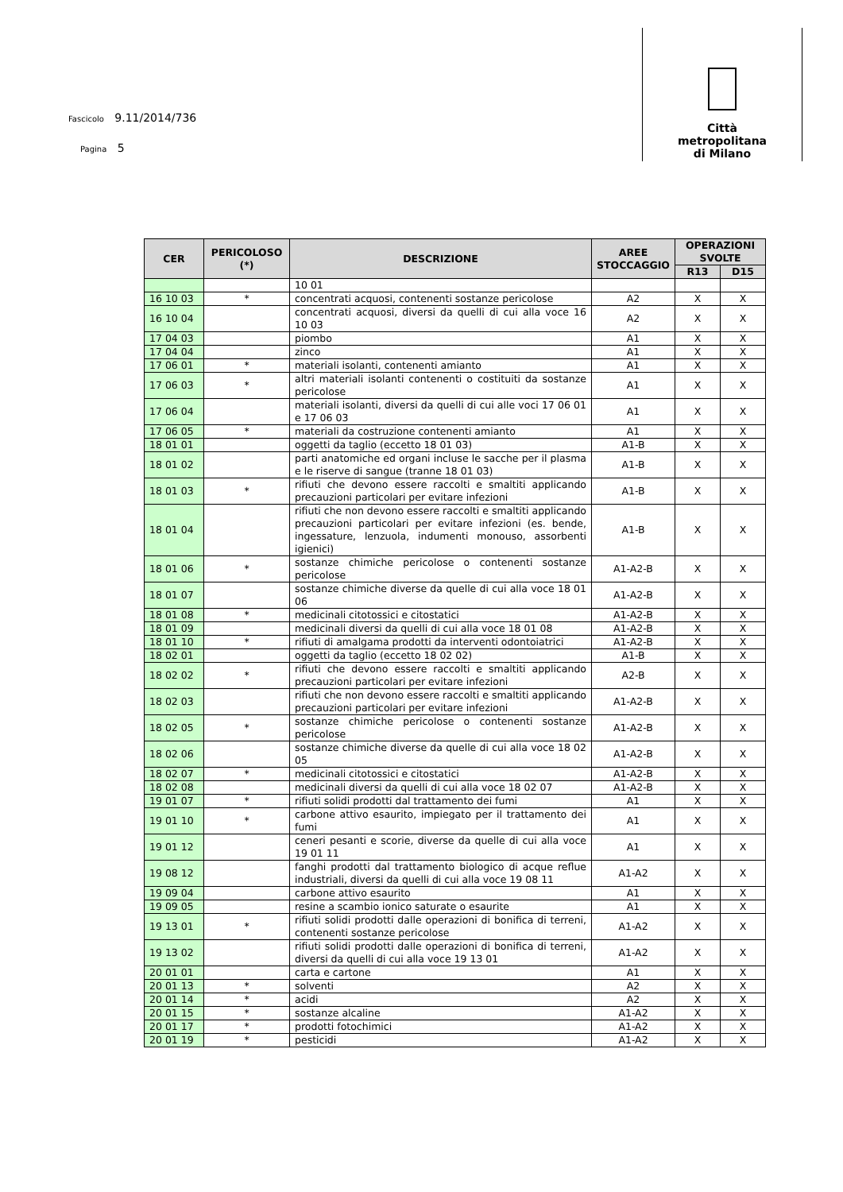Fascicolo 9.11/2014/736
Pagina 5
Città
metropolitana
di Milano
| CER | PERICOLOSO (*) | DESCRIZIONE | AREE STOCCAGGIO | OPERAZIONI SVOLTE | |
| --- | --- | --- | --- | --- | --- |
| | | | | R13 | D15 |
| | | 10 01 | | | |
| 16 10 03 | * | concentrati acquosi, contenenti sostanze pericolose | A2 | X | X |
| 16 10 04 | | concentrati acquosi, diversi da quelli di cui alla voce 16 10 03 | A2 | X | X |
| 17 04 03 | | piombo | A1 | X | X |
| 17 04 04 | | zinco | A1 | X | X |
| 17 06 01 | * | materiali isolanti, contenenti amianto | A1 | X | X |
| 17 06 03 | * | altri materiali isolanti contenenti o costituiti da sostanze pericolose | A1 | X | X |
| 17 06 04 | | materiali isolanti, diversi da quelli di cui alle voci 17 06 01 e 17 06 03 | A1 | X | X |
| 17 06 05 | * | materiali da costruzione contenenti amianto | A1 | X | X |
| 18 01 01 | | oggetti da taglio (eccetto 18 01 03) | A1-B | X | X |
| 18 01 02 | | parti anatomiche ed organi incluse le sacche per il plasma e le riserve di sangue (tranne 18 01 03) | A1-B | X | X |
| 18 01 03 | * | rifiuti che devono essere raccolti e smaltiti applicando precauzioni particolari per evitare infezioni | A1-B | X | X |
| 18 01 04 | | rifiuti che non devono essere raccolti e smaltiti applicando precauzioni particolari per evitare infezioni (es. bende, ingessature, lenzuola, indumenti monouso, assorbenti igienici) | A1-B | X | X |
| 18 01 06 | * | sostanze chimiche pericolose o contenenti sostanze pericolose | A1-A2-B | X | X |
| 18 01 07 | | sostanze chimiche diverse da quelle di cui alla voce 18 01 06 | A1-A2-B | X | X |
| 18 01 08 | * | medicinali citotossici e citostatici | A1-A2-B | X | X |
| 18 01 09 | | medicinali diversi da quelli di cui alla voce 18 01 08 | A1-A2-B | X | X |
| 18 01 10 | * | rifiuti di amalgama prodotti da interventi odontoiatrici | A1-A2-B | X | X |
| 18 02 01 | | oggetti da taglio (eccetto 18 02 02) | A1-B | X | X |
| 18 02 02 | * | rifiuti che devono essere raccolti e smaltiti applicando precauzioni particolari per evitare infezioni | A2-B | X | X |
| 18 02 03 | | rifiuti che non devono essere raccolti e smaltiti applicando precauzioni particolari per evitare infezioni | A1-A2-B | X | X |
| 18 02 05 | * | sostanze chimiche pericolose o contenenti sostanze pericolose | A1-A2-B | X | X |
| 18 02 06 | | sostanze chimiche diverse da quelle di cui alla voce 18 02 05 | A1-A2-B | X | X |
| 18 02 07 | * | medicinali citotossici e citostatici | A1-A2-B | X | X |
| 18 02 08 | | medicinali diversi da quelli di cui alla voce 18 02 07 | A1-A2-B | X | X |
| 19 01 07 | * | rifiuti solidi prodotti dal trattamento dei fumi | A1 | X | X |
| 19 01 10 | * | carbone attivo esaurito, impiegato per il trattamento dei fumi | A1 | X | X |
| 19 01 12 | | ceneri pesanti e scorie, diverse da quelle di cui alla voce 19 01 11 | A1 | X | X |
| 19 08 12 | | fanghi prodotti dal trattamento biologico di acque reflue industriali, diversi da quelli di cui alla voce 19 08 11 | A1-A2 | X | X |
| 19 09 04 | | carbone attivo esaurito | A1 | X | X |
| 19 09 05 | | resine a scambio ionico saturate o esaurite | A1 | X | X |
| 19 13 01 | * | rifiuti solidi prodotti dalle operazioni di bonifica di terreni, contenenti sostanze pericolose | A1-A2 | X | X |
| 19 13 02 | | rifiuti solidi prodotti dalle operazioni di bonifica di terreni, diversi da quelli di cui alla voce 19 13 01 | A1-A2 | X | X |
| 20 01 01 | | carta e cartone | A1 | X | X |
| 20 01 13 | * | solventi | A2 | X | X |
| 20 01 14 | * | acidi | A2 | X | X |
| 20 01 15 | * | sostanze alcaline | A1-A2 | X | X |
| 20 01 17 | * | prodotti fotochimici | A1-A2 | X | X |
| 20 01 19 | * | pesticidi | A1-A2 | X | X |